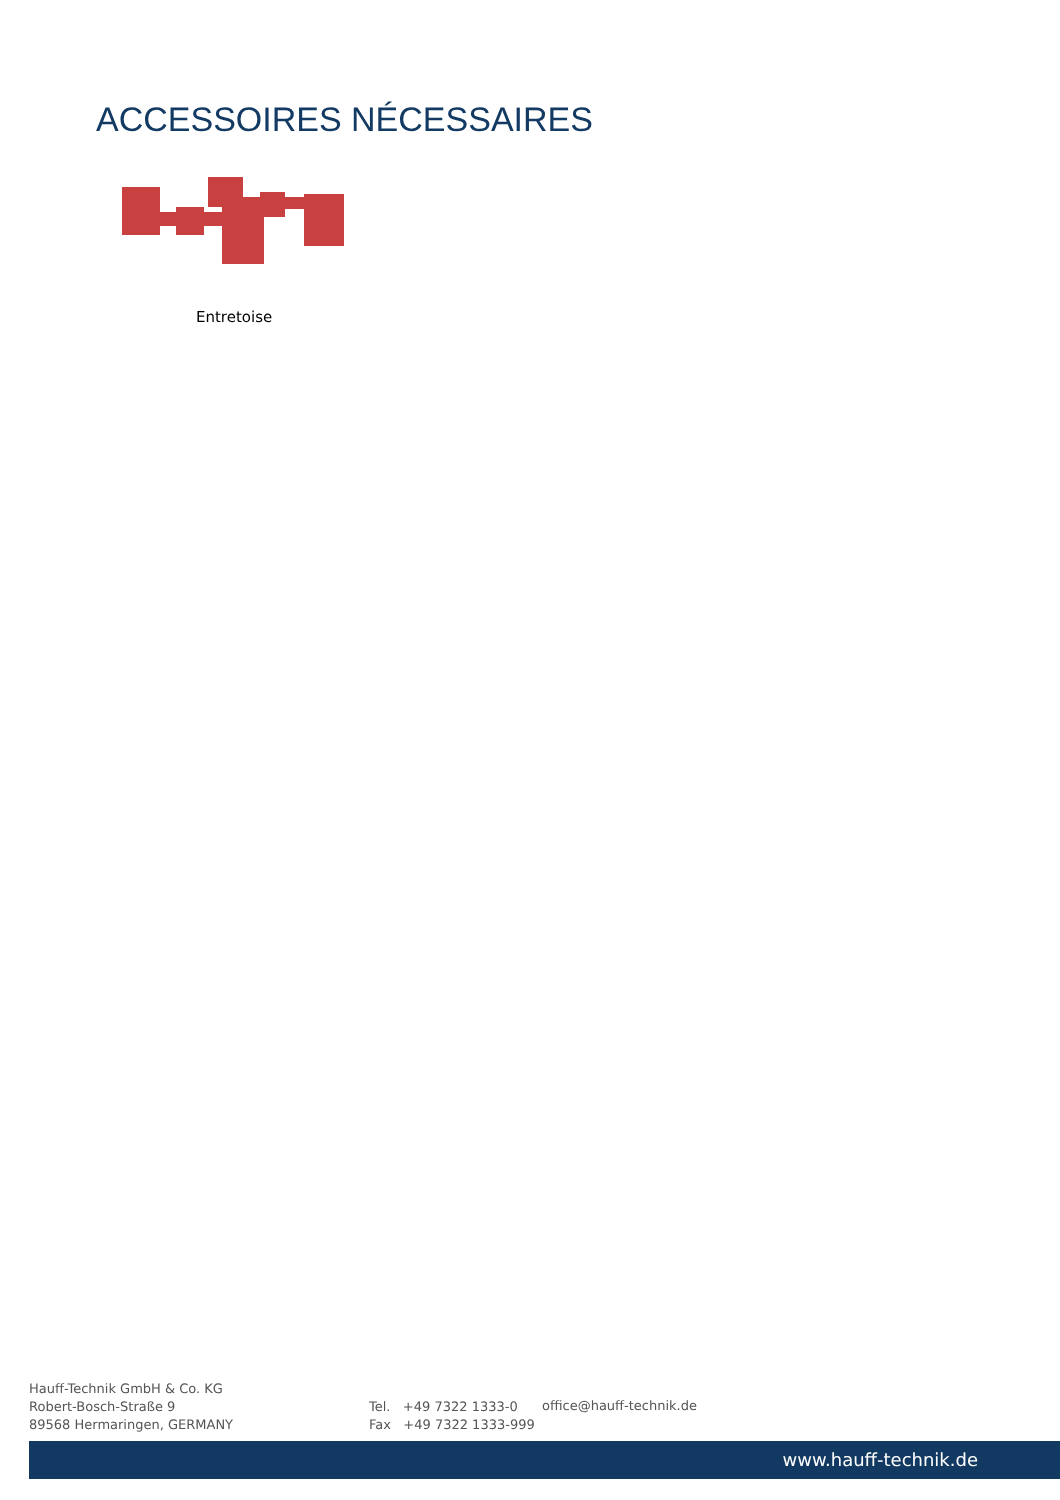ACCESSOIRES NÉCESSAIRES
Entretoise
Hauff-Technik GmbH & Co. KG
Robert-Bosch-Straße 9
89568 Hermaringen, GERMANY
Tel. +49 7322 1333-0
Fax +49 7322 1333-999
office@hauff-technik.de
www.hauff-technik.de